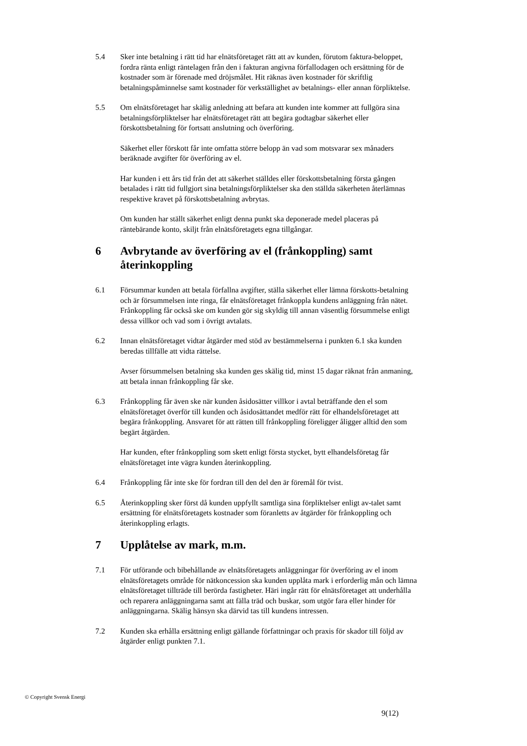5.4 Sker inte betalning i rätt tid har elnätsföretaget rätt att av kunden, förutom faktura-beloppet, fordra ränta enligt räntelagen från den i fakturan angivna förfallodagen och ersättning för de kostnader som är förenade med dröjsmålet. Hit räknas även kostnader för skriftlig betalningspåminnelse samt kostnader för verkställighet av betalnings- eller annan förpliktelse.
5.5 Om elnätsföretaget har skälig anledning att befara att kunden inte kommer att fullgöra sina betalningsförpliktelser har elnätsföretaget rätt att begära godtagbar säkerhet eller förskottsbetalning för fortsatt anslutning och överföring.
Säkerhet eller förskott får inte omfatta större belopp än vad som motsvarar sex månaders beräknade avgifter för överföring av el.
Har kunden i ett års tid från det att säkerhet ställdes eller förskottsbetalning första gången betalades i rätt tid fullgjort sina betalningsförpliktelser ska den ställda säkerheten återlämnas respektive kravet på förskottsbetalning avbrytas.
Om kunden har ställt säkerhet enligt denna punkt ska deponerade medel placeras på räntebärande konto, skiljt från elnätsföretagets egna tillgångar.
6 Avbrytande av överföring av el (frånkoppling) samt återinkoppling
6.1 Försummar kunden att betala förfallna avgifter, ställa säkerhet eller lämna förskotts-betalning och är försummelsen inte ringa, får elnätsföretaget frånkoppla kundens anläggning från nätet. Frånkoppling får också ske om kunden gör sig skyldig till annan väsentlig försummelse enligt dessa villkor och vad som i övrigt avtalats.
6.2 Innan elnätsföretaget vidtar åtgärder med stöd av bestämmelserna i punkten 6.1 ska kunden beredas tillfälle att vidta rättelse.
Avser försummelsen betalning ska kunden ges skälig tid, minst 15 dagar räknat från anmaning, att betala innan frånkoppling får ske.
6.3 Frånkoppling får även ske när kunden åsidosätter villkor i avtal beträffande den el som elnätsföretaget överför till kunden och åsidosättandet medför rätt för elhandelsföretaget att begära frånkoppling. Ansvaret för att rätten till frånkoppling föreligger åligger alltid den som begärt åtgärden.
Har kunden, efter frånkoppling som skett enligt första stycket, bytt elhandelsföretag får elnätsföretaget inte vägra kunden återinkoppling.
6.4 Frånkoppling får inte ske för fordran till den del den är föremål för tvist.
6.5 Återinkoppling sker först då kunden uppfyllt samtliga sina förpliktelser enligt av-talet samt ersättning för elnätsföretagets kostnader som föranletts av åtgärder för frånkoppling och återinkoppling erlagts.
7 Upplåtelse av mark, m.m.
7.1 För utförande och bibehållande av elnätsföretagets anläggningar för överföring av el inom elnätsföretagets område för nätkoncession ska kunden upplåta mark i erforderlig mån och lämna elnätsföretaget tillträde till berörda fastigheter. Häri ingår rätt för elnätsföretaget att underhålla och reparera anläggningarna samt att fälla träd och buskar, som utgör fara eller hinder för anläggningarna. Skälig hänsyn ska därvid tas till kundens intressen.
7.2 Kunden ska erhålla ersättning enligt gällande författningar och praxis för skador till följd av åtgärder enligt punkten 7.1.
© Copyright Svensk Energi
9(12)